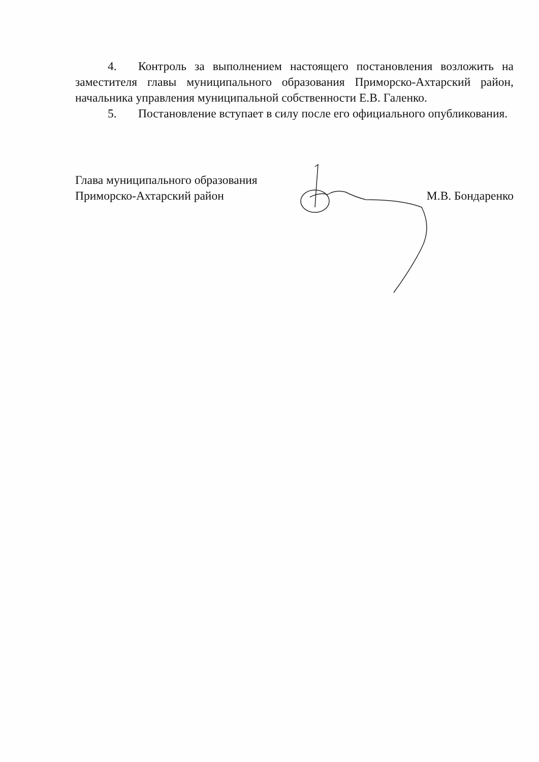4. Контроль за выполнением настоящего постановления возложить на заместителя главы муниципального образования Приморско-Ахтарский район, начальника управления муниципальной собственности Е.В. Галенко.
5. Постановление вступает в силу после его официального опубликования.
Глава муниципального образования
Приморско-Ахтарский район
М.В. Бондаренко